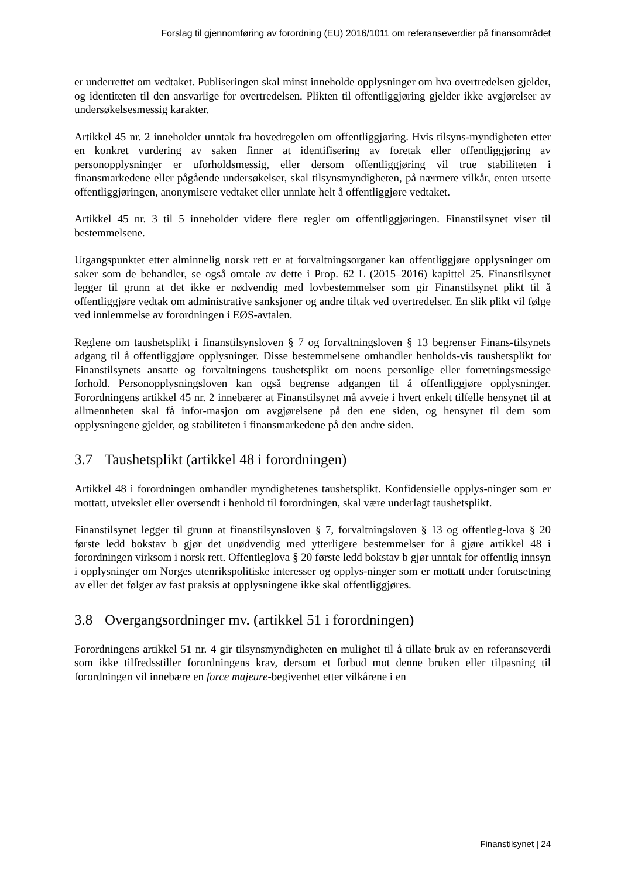Forslag til gjennomføring av forordning (EU) 2016/1011 om referanseverdier på finansområdet
er underrettet om vedtaket. Publiseringen skal minst inneholde opplysninger om hva overtredelsen gjelder, og identiteten til den ansvarlige for overtredelsen. Plikten til offentliggjøring gjelder ikke avgjørelser av undersøkelsesmessig karakter.
Artikkel 45 nr. 2 inneholder unntak fra hovedregelen om offentliggjøring. Hvis tilsyns-myndigheten etter en konkret vurdering av saken finner at identifisering av foretak eller offentliggjøring av personopplysninger er uforholdsmessig, eller dersom offentliggjøring vil true stabiliteten i finansmarkedene eller pågående undersøkelser, skal tilsynsmyndigheten, på nærmere vilkår, enten utsette offentliggjøringen, anonymisere vedtaket eller unnlate helt å offentliggjøre vedtaket.
Artikkel 45 nr. 3 til 5 inneholder videre flere regler om offentliggjøringen. Finanstilsynet viser til bestemmelsene.
Utgangspunktet etter alminnelig norsk rett er at forvaltningsorganer kan offentliggjøre opplysninger om saker som de behandler, se også omtale av dette i Prop. 62 L (2015–2016) kapittel 25. Finanstilsynet legger til grunn at det ikke er nødvendig med lovbestemmelser som gir Finanstilsynet plikt til å offentliggjøre vedtak om administrative sanksjoner og andre tiltak ved overtredelser. En slik plikt vil følge ved innlemmelse av forordningen i EØS-avtalen.
Reglene om taushetsplikt i finanstilsynsloven § 7 og forvaltningsloven § 13 begrenser Finans-tilsynets adgang til å offentliggjøre opplysninger. Disse bestemmelsene omhandler henholds-vis taushetsplikt for Finanstilsynets ansatte og forvaltningens taushetsplikt om noens personlige eller forretningsmessige forhold. Personopplysningsloven kan også begrense adgangen til å offentliggjøre opplysninger. Forordningens artikkel 45 nr. 2 innebærer at Finanstilsynet må avveie i hvert enkelt tilfelle hensynet til at allmennheten skal få infor-masjon om avgjørelsene på den ene siden, og hensynet til dem som opplysningene gjelder, og stabiliteten i finansmarkedene på den andre siden.
3.7 Taushetsplikt (artikkel 48 i forordningen)
Artikkel 48 i forordningen omhandler myndighetenes taushetsplikt. Konfidensielle opplys-ninger som er mottatt, utvekslet eller oversendt i henhold til forordningen, skal være underlagt taushetsplikt.
Finanstilsynet legger til grunn at finanstilsynsloven § 7, forvaltningsloven § 13 og offentleg-lova § 20 første ledd bokstav b gjør det unødvendig med ytterligere bestemmelser for å gjøre artikkel 48 i forordningen virksom i norsk rett. Offentleglova § 20 første ledd bokstav b gjør unntak for offentlig innsyn i opplysninger om Norges utenrikspolitiske interesser og opplys-ninger som er mottatt under forutsetning av eller det følger av fast praksis at opplysningene ikke skal offentliggjøres.
3.8 Overgangsordninger mv. (artikkel 51 i forordningen)
Forordningens artikkel 51 nr. 4 gir tilsynsmyndigheten en mulighet til å tillate bruk av en referanseverdi som ikke tilfredsstiller forordningens krav, dersom et forbud mot denne bruken eller tilpasning til forordningen vil innebære en force majeure-begivenhet etter vilkårene i en
Finanstilsynet | 24